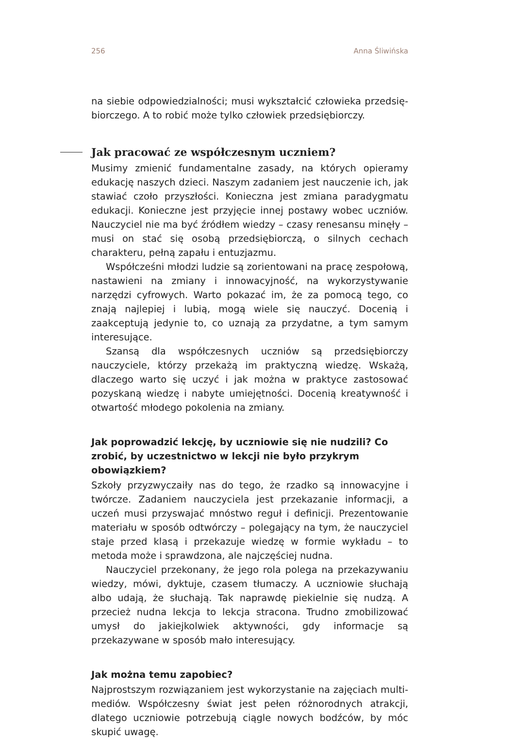256 Anna Śliwińska
na siebie odpowiedzialności; musi wykształcić człowieka przedsię­biorczego. A to robić może tylko człowiek przedsiębiorczy.
Jak pracować ze współczesnym uczniem?
Musimy zmienić fundamentalne zasady, na których opieramy edukację naszych dzieci. Naszym zadaniem jest nauczenie ich, jak stawiać czoło przyszłości. Konieczna jest zmiana paradygmatu edukacji. Konieczne jest przyjęcie innej postawy wobec uczniów. Nauczyciel nie ma być źró­dłem wiedzy – czasy renesansu minęły – musi on stać się osobą przed­siębiorczą, o silnych cechach charakteru, pełną zapału i entuzjazmu.
Współcześni młodzi ludzie są zorientowani na pracę zespołową, nastawieni na zmiany i innowacyjność, na wykorzystywanie narzędzi cyfrowych. Warto pokazać im, że za pomocą tego, co znają najlepiej i lubią, mogą wiele się nauczyć. Docenią i zaakceptują jedynie to, co uznają za przydatne, a tym samym interesujące.
Szansą dla współczesnych uczniów są przedsiębiorczy nauczyciele, którzy przekażą im praktyczną wiedzę. Wskażą, dlaczego warto się uczyć i jak można w praktyce zastosować pozyskaną wiedzę i nabyte umiejęt­ności. Docenią kreatywność i otwartość młodego pokolenia na zmiany.
Jak poprowadzić lekcję, by uczniowie się nie nudzili? Co zrobić, by uczestnictwo w lekcji nie było przykrym obowiązkiem?
Szkoły przyzwyczaiły nas do tego, że rzadko są innowacyjne i twórcze. Zadaniem nauczyciela jest przekazanie informacji, a uczeń musi przy­swajać mnóstwo reguł i definicji. Prezentowanie materiału w sposób odtwórczy – polegający na tym, że nauczyciel staje przed klasą i prze­kazuje wiedzę w formie wykładu – to metoda może i sprawdzona, ale najczęściej nudna.
Nauczyciel przekonany, że jego rola polega na przekazywaniu wiedzy, mówi, dyktuje, czasem tłumaczy. A uczniowie słuchają albo udają, że słuchają. Tak naprawdę piekielnie się nudzą. A przecież nudna lekcja to lekcja stracona. Trudno zmobilizować umysł do jakiejkolwiek aktyw­ności, gdy informacje są przekazywane w sposób mało interesujący.
Jak można temu zapobiec?
Najprostszym rozwiązaniem jest wykorzystanie na zajęciach multi­mediów. Współczesny świat jest pełen różnorodnych atrakcji, dlatego uczniowie potrzebują ciągle nowych bodźców, by móc skupić uwagę.